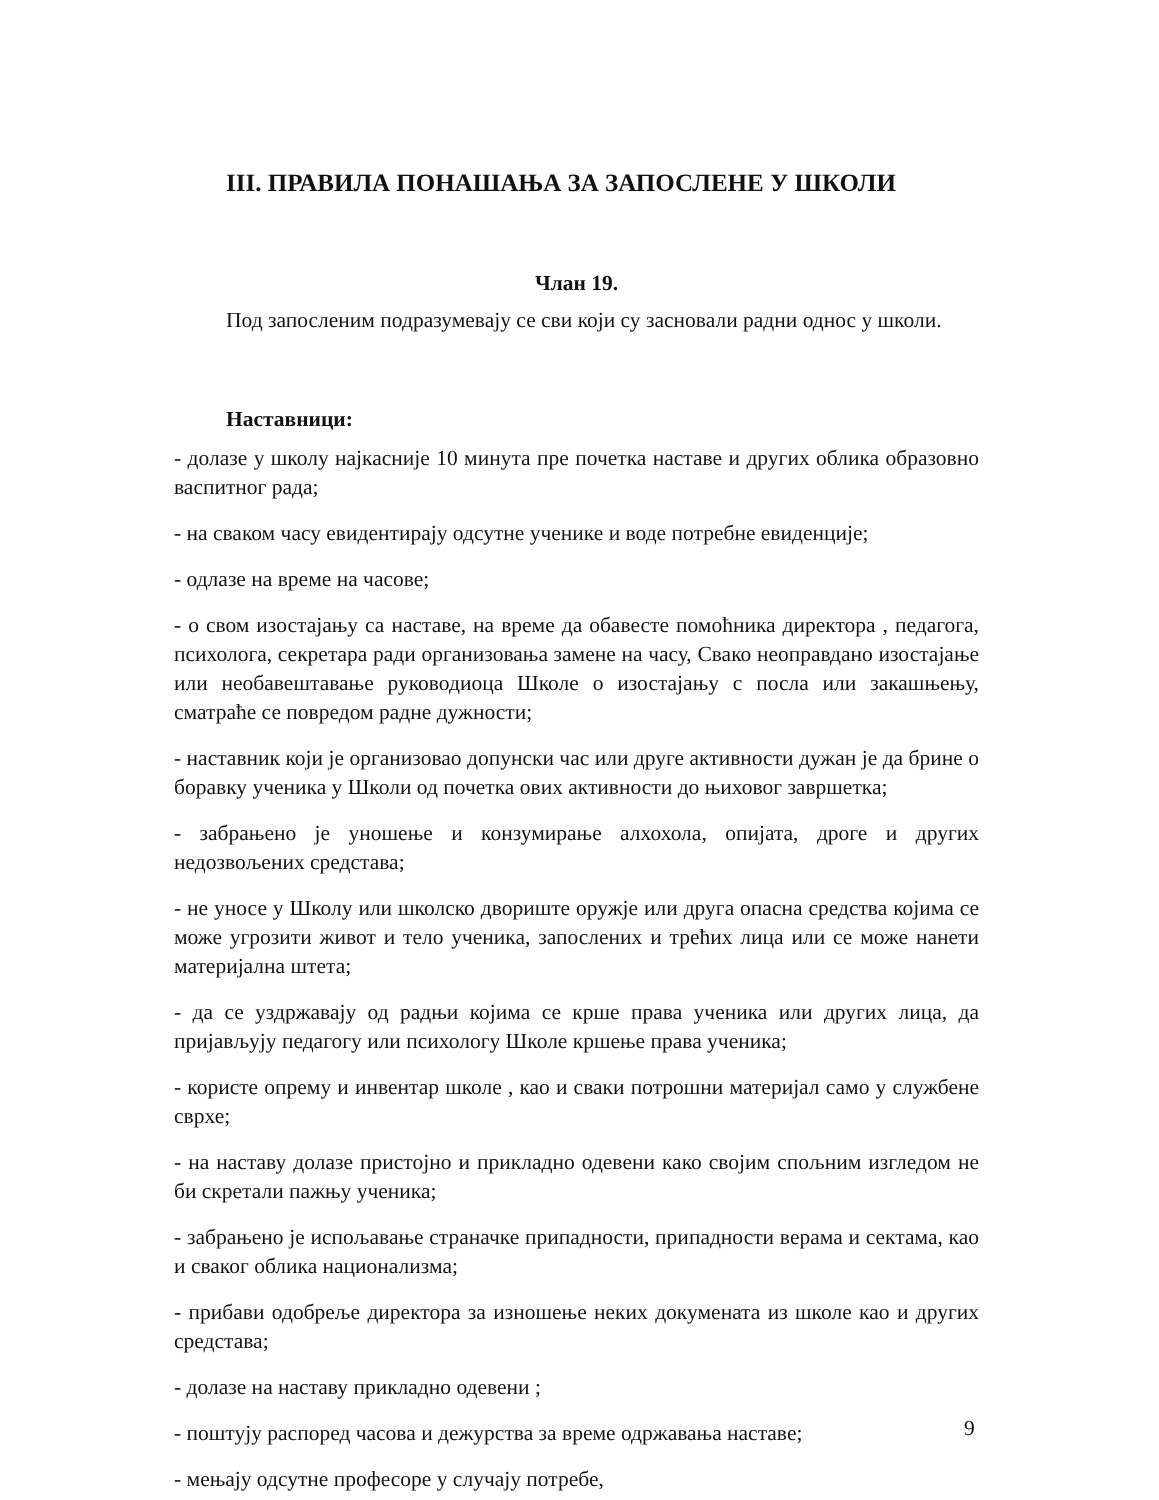III. ПРАВИЛА ПОНАШАЊА ЗА ЗАПОСЛЕНЕ У ШКОЛИ
Члан 19.
Под запосленим подразумевају се сви који су засновали радни однос у школи.
Наставници:
- долазе у школу најкасније 10 минута пре почетка наставе и других облика образовно васпитног рада;
- на сваком часу евидентирају одсутне ученике и воде потребне евиденције;
- одлазе на време на часове;
- о свом изостајању са наставе, на време да обавесте помоћника директора , педагога, психолога, секретара ради организовања замене на часу, Свако неоправдано изостајање или необавештавање руководиоца Школе о изостајању с посла или закашњењу, сматраће се повредом радне дужности;
- наставник који је организовао допунски час или друге активности дужан је да брине о боравку ученика у Школи од почетка ових активности до њиховог завршетка;
- забрањено је уношење и конзумирање алхохола, опијата, дроге и других недозвољених средстава;
- не уносе у Школу или школско двориште оружје или друга опасна средства којима се може угрозити живот и тело ученика, запослених и трећих лица или се може нанети материјална штета;
- да се уздржавају од радњи којима се крше права ученика или других лица, да пријављују педагогу или психологу Школе кршење права ученика;
- користе опрему и инвентар школе , као и сваки потрошни материјал само у службене сврхе;
- на наставу долазе пристојно и прикладно одевени како својим спољним изгледом не би скретали пажњу ученика;
- забрањено је испољавање страначке припадности, припадности верама и сектама, као и сваког облика национализма;
- прибави одобреље директора за изношење неких докумената из школе као и других средстава;
- долазе на наставу прикладно одевени ;
- поштују распоред часова и дежурства за време одржавања наставе;
- мењају одсутне професоре у случају потребе,
9